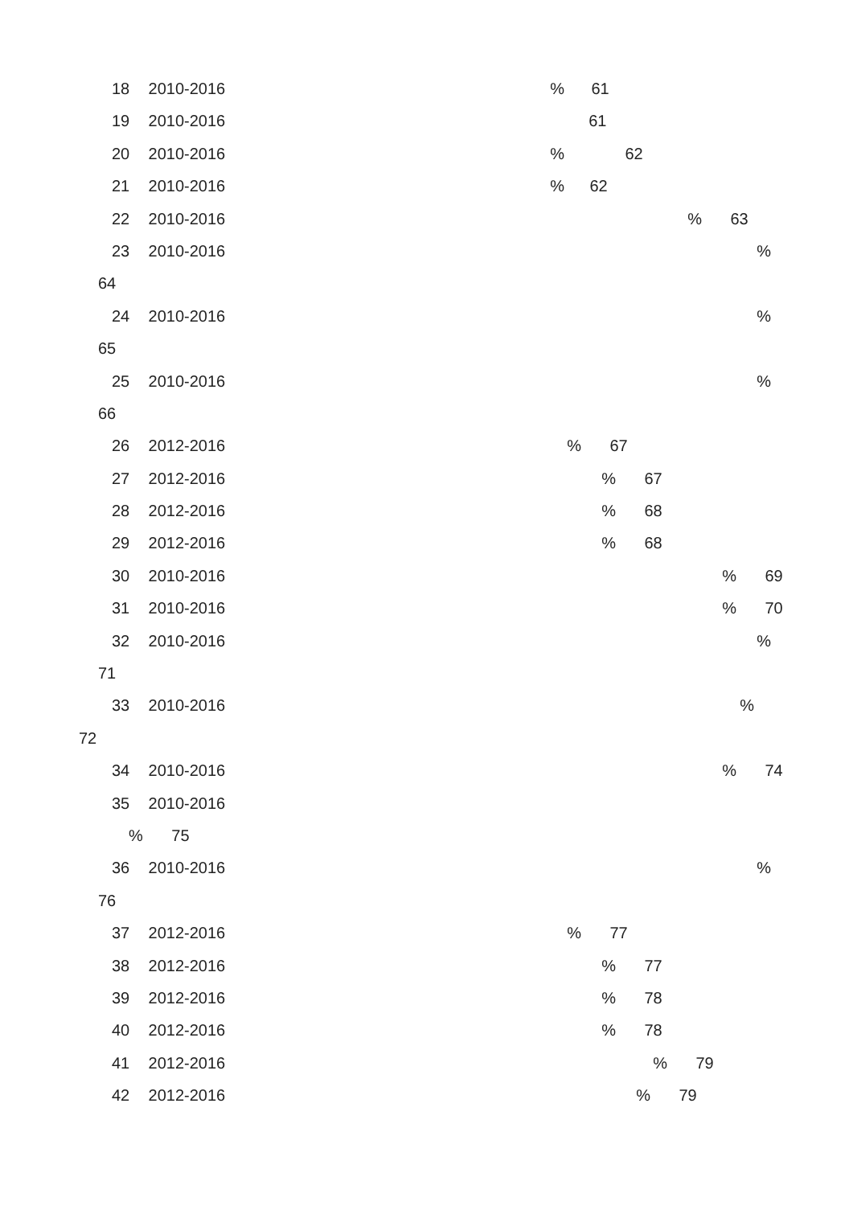18 2010-2016 % 61
19 2010-2016 61
20 2010-2016 % 62
21 2010-2016 % 62
22 2010-2016 % 63
23 2010-2016 %
64
24 2010-2016 %
65
25 2010-2016 %
66
26 2012-2016 % 67
27 2012-2016 % 67
28 2012-2016 % 68
29 2012-2016 % 68
30 2010-2016 % 69
31 2010-2016 % 70
32 2010-2016 %
71
33 2010-2016 %
72
34 2010-2016 % 74
35 2010-2016
% 75
36 2010-2016 %
76
37 2012-2016 % 77
38 2012-2016 % 77
39 2012-2016 % 78
40 2012-2016 % 78
41 2012-2016 % 79
42 2012-2016 % 79